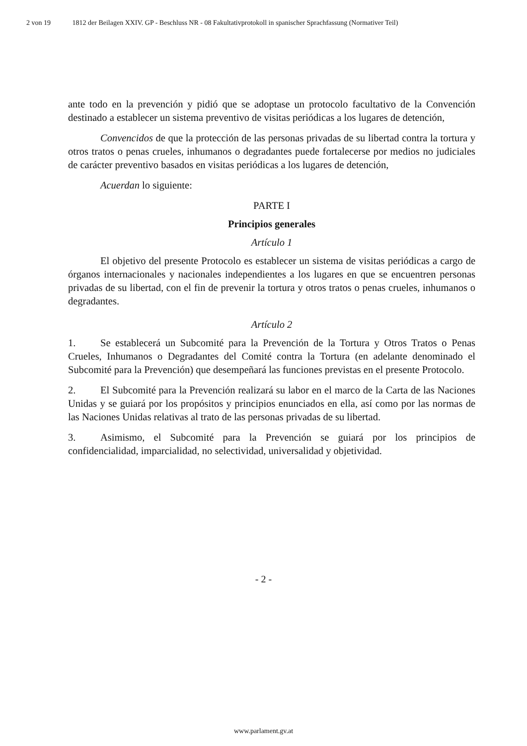2 von 19 1812 der Beilagen XXIV. GP - Beschluss NR - 08 Fakultativprotokoll in spanischer Sprachfassung (Normativer Teil)
ante todo en la prevención y pidió que se adoptase un protocolo facultativo de la Convención destinado a establecer un sistema preventivo de visitas periódicas a los lugares de detención,
Convencidos de que la protección de las personas privadas de su libertad contra la tortura y otros tratos o penas crueles, inhumanos o degradantes puede fortalecerse por medios no judiciales de carácter preventivo basados en visitas periódicas a los lugares de detención,
Acuerdan lo siguiente:
PARTE I
Principios generales
Artículo 1
El objetivo del presente Protocolo es establecer un sistema de visitas periódicas a cargo de órganos internacionales y nacionales independientes a los lugares en que se encuentren personas privadas de su libertad, con el fin de prevenir la tortura y otros tratos o penas crueles, inhumanos o degradantes.
Artículo 2
1. Se establecerá un Subcomité para la Prevención de la Tortura y Otros Tratos o Penas Crueles, Inhumanos o Degradantes del Comité contra la Tortura (en adelante denominado el Subcomité para la Prevención) que desempeñará las funciones previstas en el presente Protocolo.
2. El Subcomité para la Prevención realizará su labor en el marco de la Carta de las Naciones Unidas y se guiará por los propósitos y principios enunciados en ella, así como por las normas de las Naciones Unidas relativas al trato de las personas privadas de su libertad.
3. Asimismo, el Subcomité para la Prevención se guiará por los principios de confidencialidad, imparcialidad, no selectividad, universalidad y objetividad.
- 2 -
www.parlament.gv.at